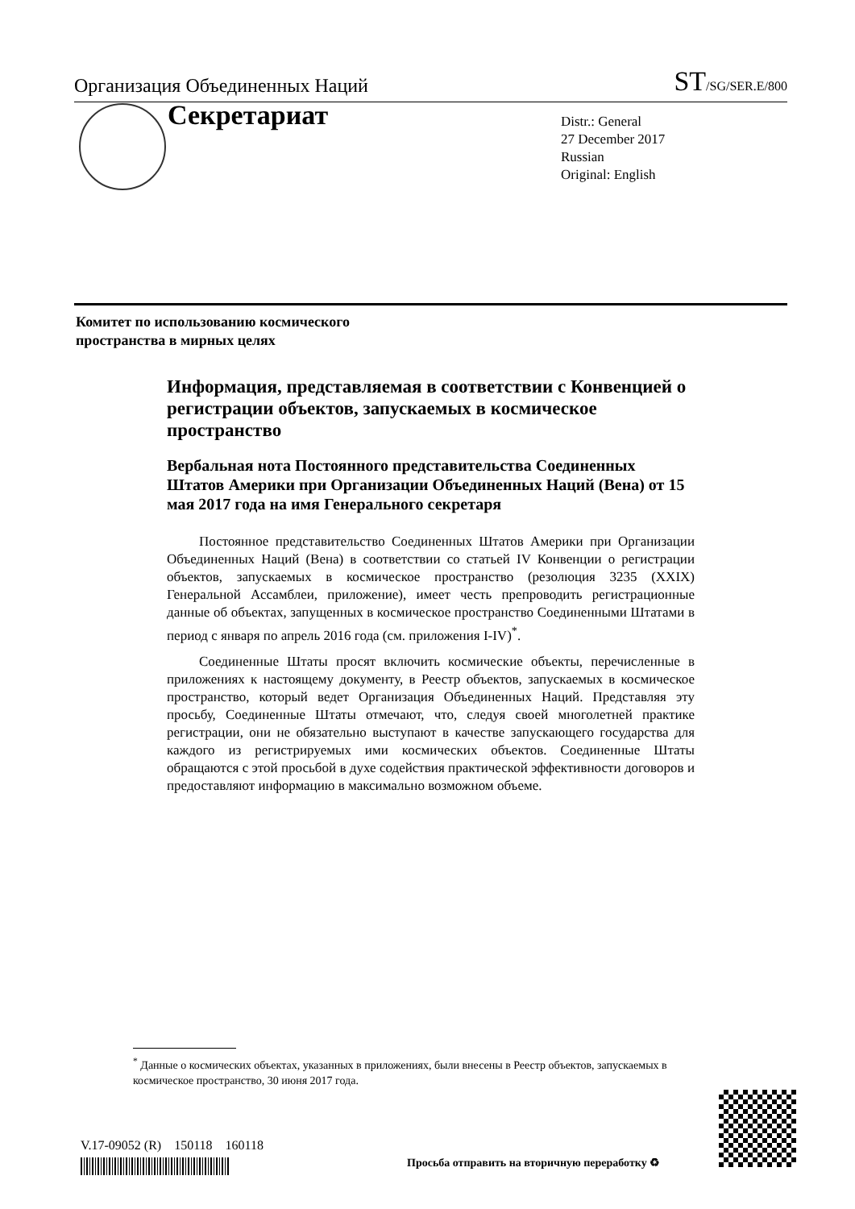Организация Объединенных Наций ST/SG/SER.E/800
Секретариат
Distr.: General
27 December 2017
Russian
Original: English
Комитет по использованию космического
пространства в мирных целях
Информация, представляемая в соответствии с Конвенцией о регистрации объектов, запускаемых в космическое пространство
Вербальная нота Постоянного представительства Соединенных Штатов Америки при Организации Объединенных Наций (Вена) от 15 мая 2017 года на имя Генерального секретаря
Постоянное представительство Соединенных Штатов Америки при Организации Объединенных Наций (Вена) в соответствии со статьей IV Конвенции о регистрации объектов, запускаемых в космическое пространство (резолюция 3235 (XXIX) Генеральной Ассамблеи, приложение), имеет честь препроводить регистрационные данные об объектах, запущенных в космическое пространство Соединенными Штатами в период с января по апрель 2016 года (см. приложения I-IV)<sup>*</sup>.
Соединенные Штаты просят включить космические объекты, перечисленные в приложениях к настоящему документу, в Реестр объектов, запускаемых в космическое пространство, который ведет Организация Объединенных Наций. Представляя эту просьбу, Соединенные Штаты отмечают, что, следуя своей многолетней практике регистрации, они не обязательно выступают в качестве запускающего государства для каждого из регистрируемых ими космических объектов. Соединенные Штаты обращаются с этой просьбой в духе содействия практической эффективности договоров и предоставляют информацию в максимально возможном объеме.
<sup>*</sup> Данные о космических объектах, указанных в приложениях, были внесены в Реестр объектов, запускаемых в космическое пространство, 30 июня 2017 года.
V.17-09052 (R) 150118 160118
Просьба отправить на вторичную переработку ♻